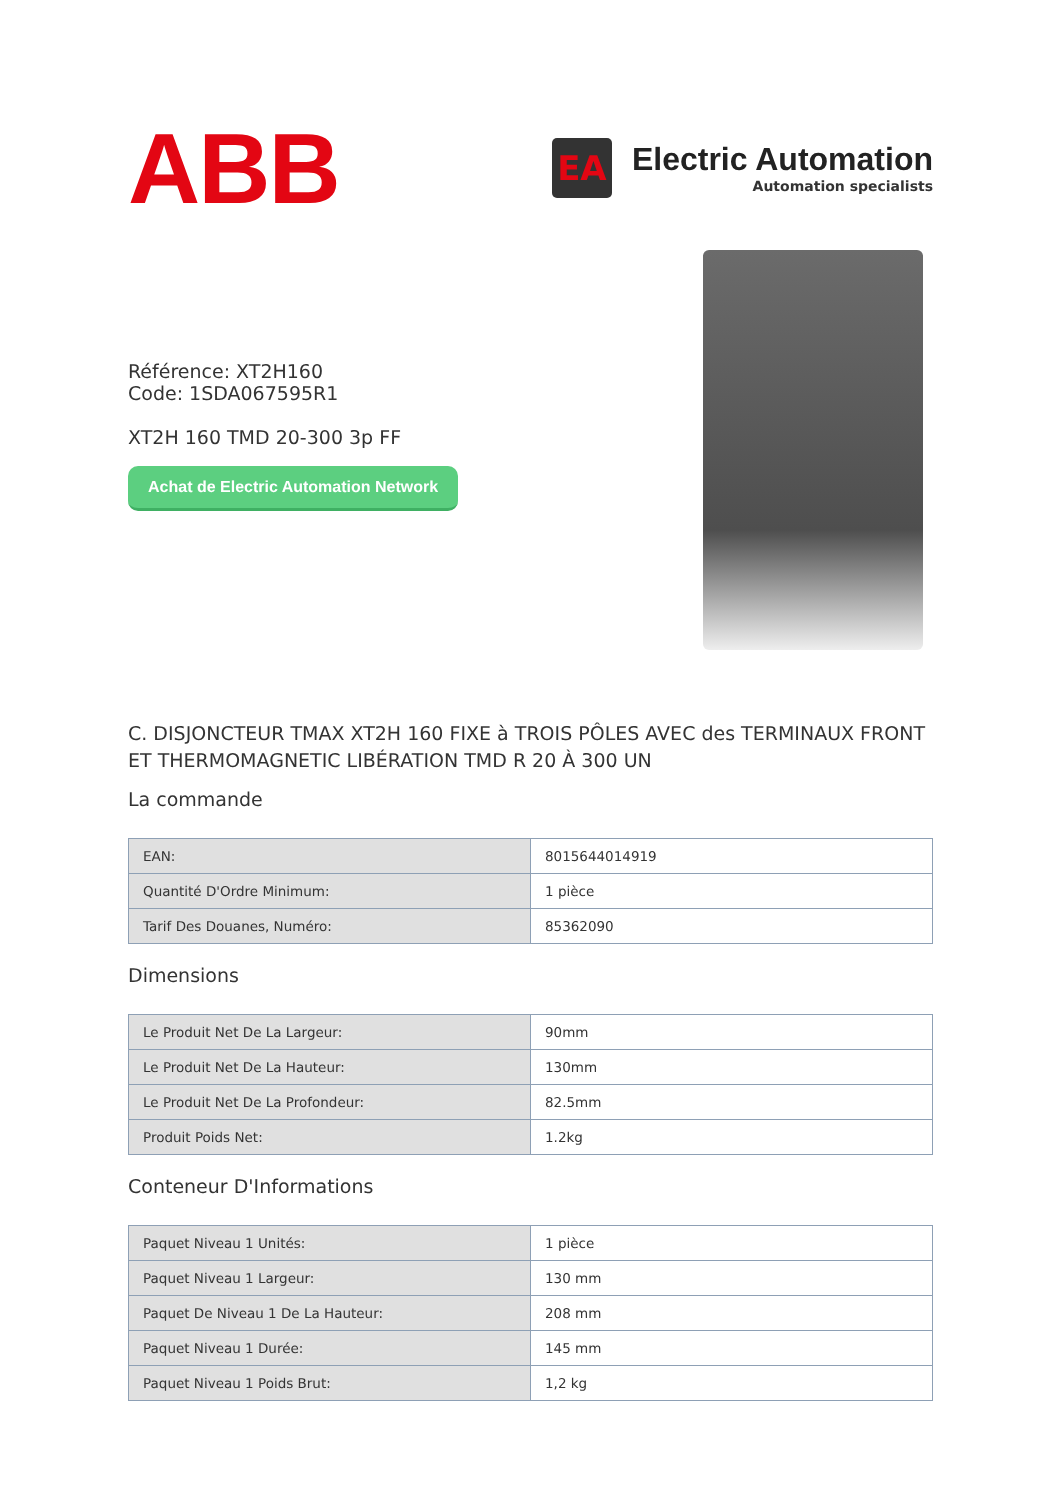ABB
EA
Electric Automation
Automation specialists
Référence: XT2H160
Code: 1SDA067595R1
XT2H 160 TMD 20-300 3p FF
Achat de Electric Automation Network
C. DISJONCTEUR TMAX XT2H 160 FIXE à TROIS PÔLES AVEC des TERMINAUX FRONT ET THERMOMAGNETIC LIBÉRATION TMD R 20 À 300 UN
La commande
| EAN: | 8015644014919 |
| Quantité D'Ordre Minimum: | 1 pièce |
| Tarif Des Douanes, Numéro: | 85362090 |
Dimensions
| Le Produit Net De La Largeur: | 90mm |
| Le Produit Net De La Hauteur: | 130mm |
| Le Produit Net De La Profondeur: | 82.5mm |
| Produit Poids Net: | 1.2kg |
Conteneur D'Informations
| Paquet Niveau 1 Unités: | 1 pièce |
| Paquet Niveau 1 Largeur: | 130 mm |
| Paquet De Niveau 1 De La Hauteur: | 208 mm |
| Paquet Niveau 1 Durée: | 145 mm |
| Paquet Niveau 1 Poids Brut: | 1,2 kg |